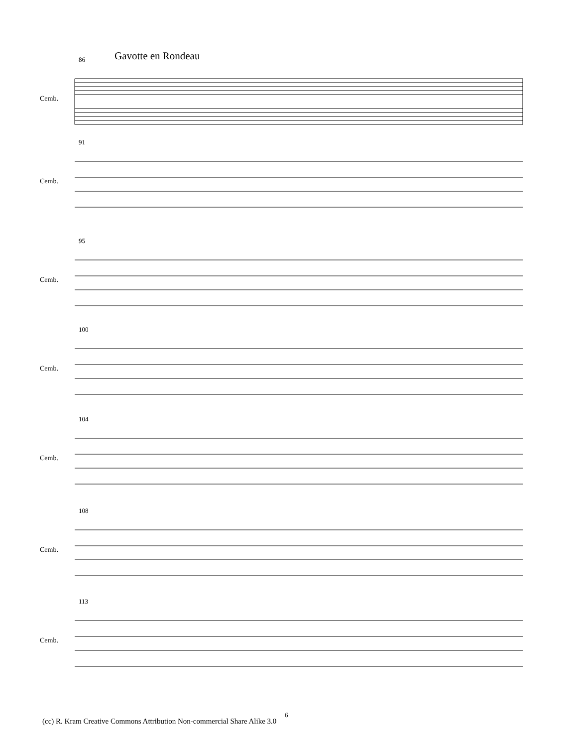Gavotte en Rondeau
86
Cemb.
91
Cemb.
95
Cemb.
100
Cemb.
104
Cemb.
108
Cemb.
113
Cemb.
6
(cc) R. Kram Creative Commons Attribution Non-commercial Share Alike 3.0